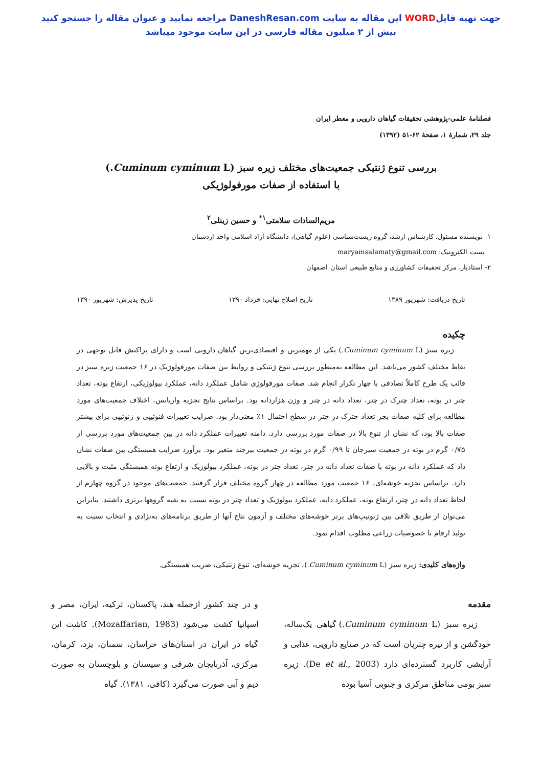جهت تهیه فایلWORD این مقاله به سایت DaneshResan.com مراجعه نمایید و عنوان مقاله را جستجو کنید
بیش از ۲ میلیون مقاله فارسی در این سایت موجود میباشد
فصلنامهٔ علمی-پژوهشی تحقیقات گیاهان دارویی و معطر ایران
جلد ۲۹، شمارهٔ ۱، صفحهٔ ۶۲-۵۱ (۱۳۹۲)
بررسی تنوع ژنتیکی جمعیت‌های مختلف زیره سبز (Cuminum cyminum L.)
با استفاده از صفات مورفولوژیکی
مریم‌السادات سلامتی<sup>۱*</sup> و حسین زینلی<sup>۲</sup>
۱- نویسنده مسئول، کارشناس ارشد، گروه زیست‌شناسی (علوم گیاهی)، دانشگاه آزاد اسلامی واحد اردستان
پست الکترونیک: maryamsalamaty@gmail.com
۲- استادیار، مرکز تحقیقات کشاورزی و منابع طبیعی استان اصفهان
تاریخ دریافت: شهریور ۱۳۸۹ تاریخ اصلاح نهایی: خرداد ۱۳۹۰ تاریخ پذیرش: شهریور ۱۳۹۰
چکیده
زیره سبز (Cuminum cyminum L.) یکی از مهمترین و اقتصادی‌ترین گیاهان دارویی است و دارای پراکنش قابل توجهی در نقاط مختلف کشور می‌باشد. این مطالعه به‌منظور بررسی تنوع ژنتیکی و روابط بین صفات مورفولوژیک در ۱۶ جمعیت زیره سبز در قالب یک طرح کاملاً تصادفی با چهار تکرار انجام شد. صفات مورفولوژی شامل عملکرد دانه، عملکرد بیولوژیکی، ارتفاع بوته، تعداد چتر در بوته، تعداد چترک در چتر، تعداد دانه در چتر و وزن هزاردانه بود. براساس نتایج تجزیه واریانس، اختلاف جمعیت‌های مورد مطالعه برای کلیه صفات بجز تعداد چترک در چتر در سطح احتمال ۱٪ معنی‌دار بود. ضرایب تغییرات فنوتیپی و ژنوتیپی برای بیشتر صفات بالا بود، که نشان از تنوع بالا در صفات مورد بررسی دارد. دامنه تغییرات عملکرد دانه در بین جمعیت‌های مورد بررسی از ۰/۷۵ گرم در بوته در جمعیت سیرجان تا ۰/۹۹ گرم در بوته در جمعیت بیرجند متغیر بود. برآورد ضرایب همبستگی بین صفات نشان داد که عملکرد دانه در بوته با صفات تعداد دانه در چتر، تعداد چتر در بوته، عملکرد بیولوژیک و ارتفاع بوته همبستگی مثبت و بالایی دارد. براساس تجزیه خوشه‌ای، ۱۶ جمعیت مورد مطالعه در چهار گروه مختلف قرار گرفتند. جمعیت‌های موجود در گروه چهارم از لحاظ تعداد دانه در چتر، ارتفاع بوته، عملکرد دانه، عملکرد بیولوژیک و تعداد چتر در بوته نسبت به بقیه گروهها برتری داشتند. بنابراین می‌توان از طریق تلاقی بین ژنوتیپ‌های برتر خوشه‌های مختلف و آزمون نتاج آنها از طریق برنامه‌های به‌نژادی و انتخاب نسبت به تولید ارقام با خصوصیات زراعی مطلوب اقدام نمود.
واژه‌های کلیدی: زیره سبز (Cuminum cyminum L.)، تجزیه خوشه‌ای، تنوع ژنتیکی، ضریب همبستگی.
مقدمه
زیره سبز (Cuminum cyminum L.) گیاهی یک‌ساله، خودگشن و از تیره چتریان است که در صنایع دارویی، غذایی و آرایشی کاربرد گسترده‌ای دارد (De et al., 2003). زیره سبز بومی مناطق مرکزی و جنوبی آسیا بوده
و در چند کشور ازجمله هند، پاکستان، ترکیه، ایران، مصر و اسپانیا کشت می‌شود (Mozaffarian, 1983). کاشت این گیاه در ایران در استان‌های خراسان، سمنان، یزد، کرمان، مرکزی، آذربایجان شرقی و سیستان و بلوچستان به صورت دیم و آبی صورت می‌گیرد (کافی، ۱۳۸۱). گیاه